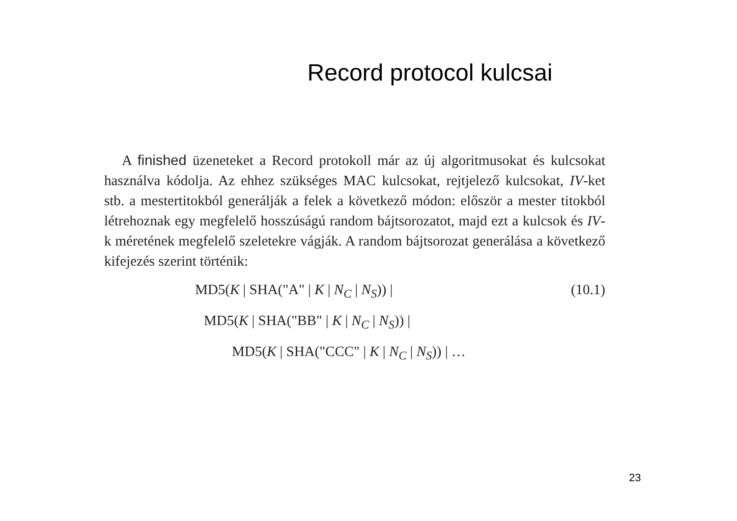Record protocol kulcsai
A finished üzeneteket a Record protokoll már az új algoritmusokat és kulcsokat használva kódolja. Az ehhez szükséges MAC kulcsokat, rejtjelező kulcsokat, IV-ket stb. a mestertitokból generálják a felek a következő módon: először a mester titokból létrehoznak egy megfelelő hosszúságú random bájtsorozatot, majd ezt a kulcsok és IV-k méretének megfelelő szeletekre vágják. A random bájtsorozat generálása a következő kifejezés szerint történik:
MD5(K | SHA("A" | K | N<sub>C</sub> | N<sub>S</sub>)) | (10.1)
MD5(K | SHA("BB" | K | N<sub>C</sub> | N<sub>S</sub>)) |
MD5(K | SHA("CCC" | K | N<sub>C</sub> | N<sub>S</sub>)) | …
23